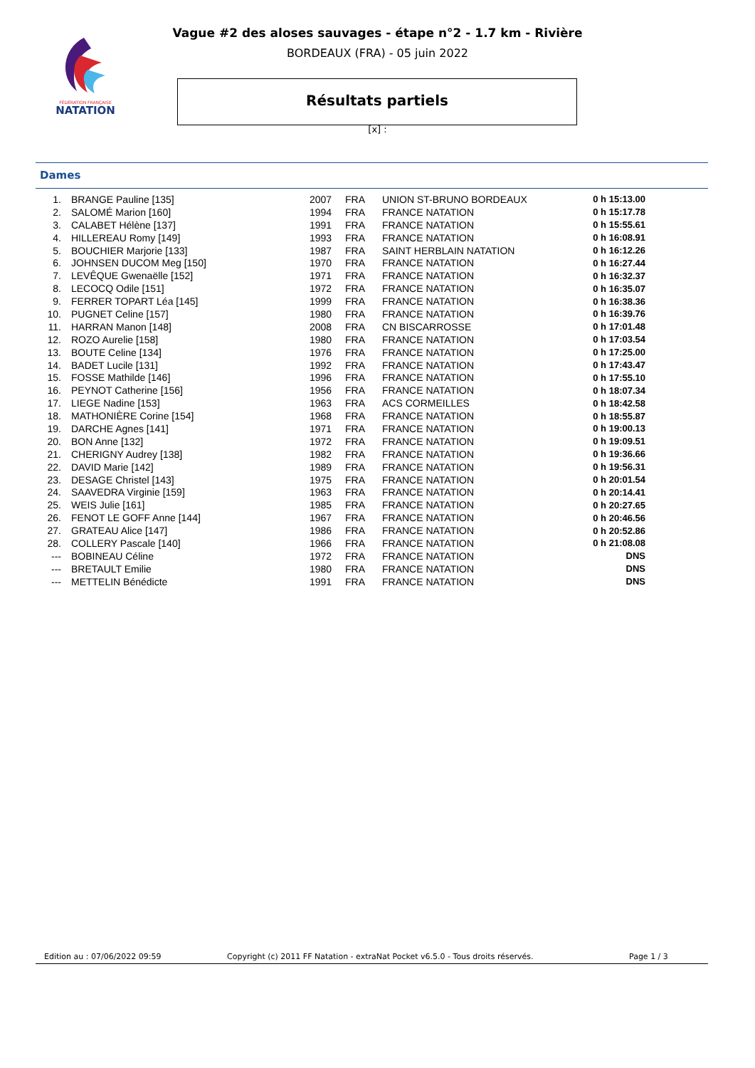FÉDÉRATION FRANÇAISE
NATATION
Vague #2 des aloses sauvages - étape n°2 - 1.7 km - Rivière
BORDEAUX (FRA) - 05 juin 2022
Résultats partiels
[x] :
Dames
| 1. | BRANGE Pauline [135] | 2007 | FRA | UNION ST-BRUNO BORDEAUX | 0 h 15:13.00 |
| 2. | SALOMÉ Marion [160] | 1994 | FRA | FRANCE NATATION | 0 h 15:17.78 |
| 3. | CALABET Hélène [137] | 1991 | FRA | FRANCE NATATION | 0 h 15:55.61 |
| 4. | HILLEREAU Romy [149] | 1993 | FRA | FRANCE NATATION | 0 h 16:08.91 |
| 5. | BOUCHIER Marjorie [133] | 1987 | FRA | SAINT HERBLAIN NATATION | 0 h 16:12.26 |
| 6. | JOHNSEN DUCOM Meg [150] | 1970 | FRA | FRANCE NATATION | 0 h 16:27.44 |
| 7. | LEVÊQUE Gwenaëlle [152] | 1971 | FRA | FRANCE NATATION | 0 h 16:32.37 |
| 8. | LECOCQ Odile [151] | 1972 | FRA | FRANCE NATATION | 0 h 16:35.07 |
| 9. | FERRER TOPART Léa [145] | 1999 | FRA | FRANCE NATATION | 0 h 16:38.36 |
| 10. | PUGNET Celine [157] | 1980 | FRA | FRANCE NATATION | 0 h 16:39.76 |
| 11. | HARRAN Manon [148] | 2008 | FRA | CN BISCARROSSE | 0 h 17:01.48 |
| 12. | ROZO Aurelie [158] | 1980 | FRA | FRANCE NATATION | 0 h 17:03.54 |
| 13. | BOUTE Celine [134] | 1976 | FRA | FRANCE NATATION | 0 h 17:25.00 |
| 14. | BADET Lucile [131] | 1992 | FRA | FRANCE NATATION | 0 h 17:43.47 |
| 15. | FOSSE Mathilde [146] | 1996 | FRA | FRANCE NATATION | 0 h 17:55.10 |
| 16. | PEYNOT Catherine [156] | 1956 | FRA | FRANCE NATATION | 0 h 18:07.34 |
| 17. | LIEGE Nadine [153] | 1963 | FRA | ACS CORMEILLES | 0 h 18:42.58 |
| 18. | MATHONIÈRE Corine [154] | 1968 | FRA | FRANCE NATATION | 0 h 18:55.87 |
| 19. | DARCHE Agnes [141] | 1971 | FRA | FRANCE NATATION | 0 h 19:00.13 |
| 20. | BON Anne [132] | 1972 | FRA | FRANCE NATATION | 0 h 19:09.51 |
| 21. | CHERIGNY Audrey [138] | 1982 | FRA | FRANCE NATATION | 0 h 19:36.66 |
| 22. | DAVID Marie [142] | 1989 | FRA | FRANCE NATATION | 0 h 19:56.31 |
| 23. | DESAGE Christel [143] | 1975 | FRA | FRANCE NATATION | 0 h 20:01.54 |
| 24. | SAAVEDRA Virginie [159] | 1963 | FRA | FRANCE NATATION | 0 h 20:14.41 |
| 25. | WEIS Julie [161] | 1985 | FRA | FRANCE NATATION | 0 h 20:27.65 |
| 26. | FENOT LE GOFF Anne [144] | 1967 | FRA | FRANCE NATATION | 0 h 20:46.56 |
| 27. | GRATEAU Alice [147] | 1986 | FRA | FRANCE NATATION | 0 h 20:52.86 |
| 28. | COLLERY Pascale [140] | 1966 | FRA | FRANCE NATATION | 0 h 21:08.08 |
| --- | BOBINEAU Céline | 1972 | FRA | FRANCE NATATION | DNS |
| --- | BRETAULT Emilie | 1980 | FRA | FRANCE NATATION | DNS |
| --- | METTELIN Bénédicte | 1991 | FRA | FRANCE NATATION | DNS |
Edition au : 07/06/2022 09:59 Copyright (c) 2011 FF Natation - extraNat Pocket v6.5.0 - Tous droits réservés. Page 1 / 3